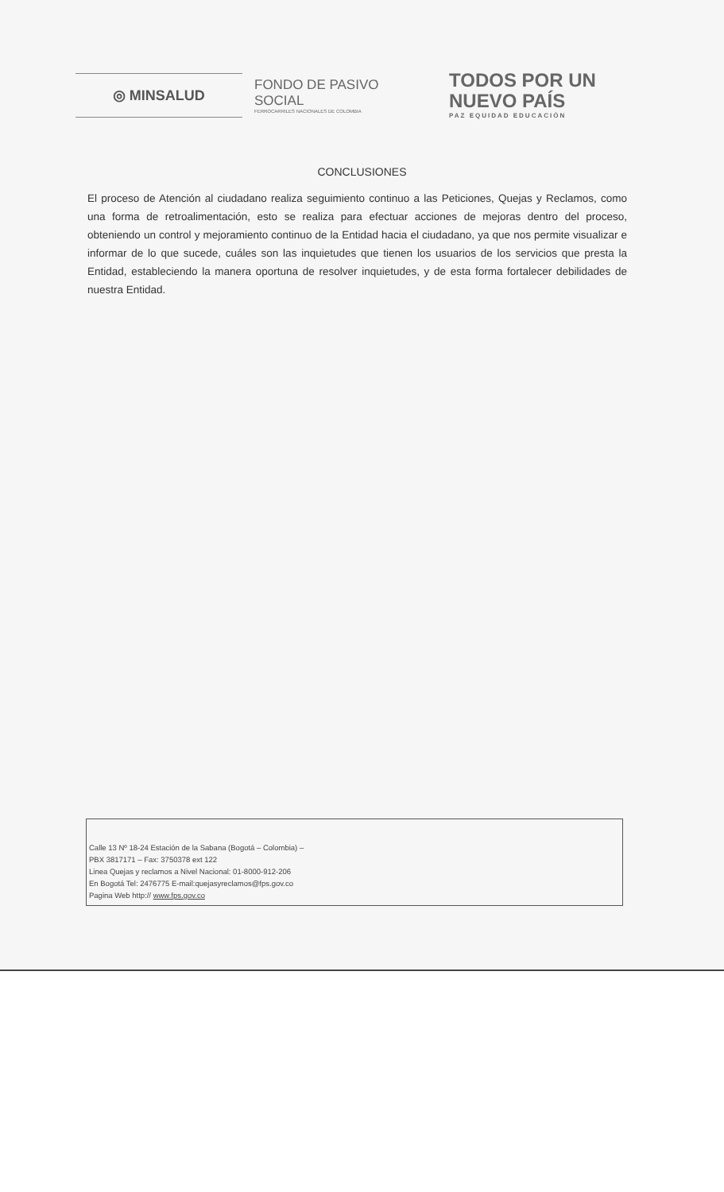◎ MINSALUD
FONDO DE PASIVO SOCIAL
FERROCARRILES NACIONALES DE COLOMBIA
TODOS POR UN
NUEVO PAÍS
PAZ EQUIDAD EDUCACIÓN
CONCLUSIONES
El proceso de Atención al ciudadano realiza seguimiento continuo a las Peticiones, Quejas y Reclamos, como una forma de retroalimentación, esto se realiza para efectuar acciones de mejoras dentro del proceso, obteniendo un control y mejoramiento continuo de la Entidad hacia el ciudadano, ya que nos permite visualizar e informar de lo que sucede, cuáles son las inquietudes que tienen los usuarios de los servicios que presta la Entidad, estableciendo la manera oportuna de resolver inquietudes, y de esta forma fortalecer debilidades de nuestra Entidad.
Calle 13 Nº 18-24 Estación de la Sabana (Bogotá – Colombia) –
PBX 3817171 – Fax: 3750378 ext 122
Linea Quejas y reclamos a Nivel Nacional: 01-8000-912-206
En Bogotá Tel: 2476775 E-mail:quejasyreclamos@fps.gov.co
Pagina Web http:// www.fps.gov.co